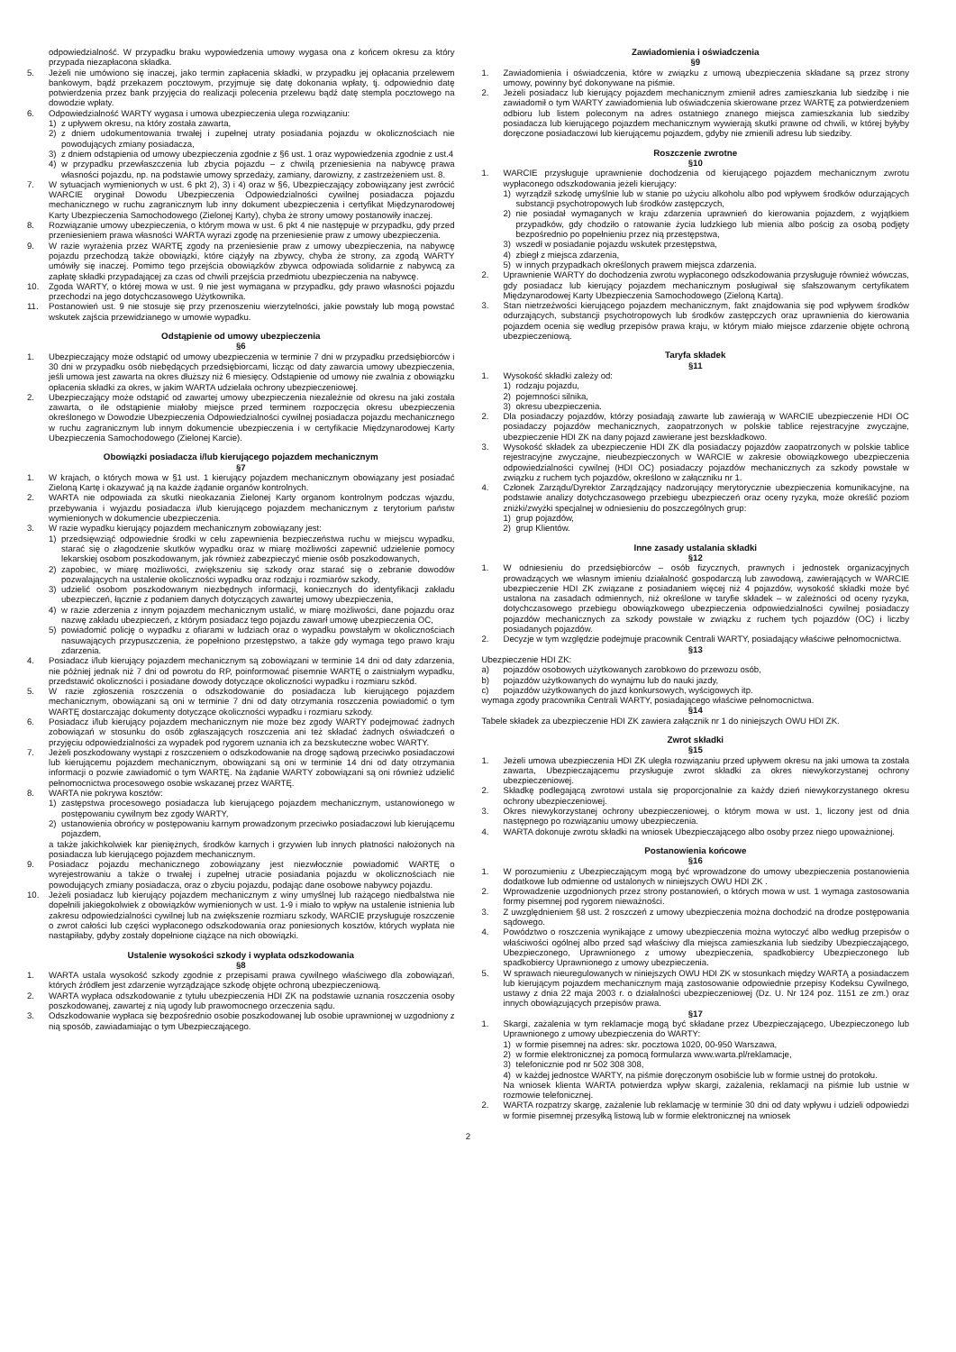odpowiedzialność. W przypadku braku wypowiedzenia umowy wygasa ona z końcem okresu za który przypada niezapłacona składka.
5. Jeżeli nie umówiono się inaczej, jako termin zapłacenia składki, w przypadku jej opłacania przelewem bankowym, bądź przekazem pocztowym, przyjmuje się datę dokonania wpłaty, tj. odpowiednio datę potwierdzenia przez bank przyjęcia do realizacji polecenia przelewu bądź datę stempla pocztowego na dowodzie wpłaty.
6. Odpowiedzialność WARTY wygasa i umowa ubezpieczenia ulega rozwiązaniu:
1) z upływem okresu, na który została zawarta,
2) z dniem udokumentowania trwałej i zupełnej utraty posiadania pojazdu w okolicznościach nie powodujących zmiany posiadacza,
3) z dniem odstąpienia od umowy ubezpieczenia zgodnie z §6 ust. 1 oraz wypowiedzenia zgodnie z ust.4
4) w przypadku przewłaszczenia lub zbycia pojazdu – z chwilą przeniesienia na nabywcę prawa własności pojazdu, np. na podstawie umowy sprzedaży, zamiany, darowizny, z zastrzeżeniem ust. 8.
7. W sytuacjach wymienionych w ust. 6 pkt 2), 3) i 4) oraz w §6, Ubezpieczający zobowiązany jest zwrócić WARCIE oryginał Dowodu Ubezpieczenia Odpowiedzialności cywilnej posiadacza pojazdu mechanicznego w ruchu zagranicznym lub inny dokument ubezpieczenia i certyfikat Międzynarodowej Karty Ubezpieczenia Samochodowego (Zielonej Karty), chyba że strony umowy postanowiły inaczej.
8. Rozwiązanie umowy ubezpieczenia, o którym mowa w ust. 6 pkt 4 nie następuje w przypadku, gdy przed przeniesieniem prawa własności WARTA wyrazi zgodę na przeniesienie praw z umowy ubezpieczenia.
9. W razie wyrażenia przez WARTĘ zgody na przeniesienie praw z umowy ubezpieczenia, na nabywcę pojazdu przechodzą także obowiązki, które ciążyły na zbywcy, chyba że strony, za zgodą WARTY umówiły się inaczej. Pomimo tego przejścia obowiązków zbywca odpowiada solidarnie z nabywcą za zapłatę składki przypadającej za czas od chwili przejścia przedmiotu ubezpieczenia na nabywcę.
10. Zgoda WARTY, o której mowa w ust. 9 nie jest wymagana w przypadku, gdy prawo własności pojazdu przechodzi na jego dotychczasowego Użytkownika.
11. Postanowień ust. 9 nie stosuje się przy przenoszeniu wierzytelności, jakie powstały lub mogą powstać wskutek zajścia przewidzianego w umowie wypadku.
Odstąpienie od umowy ubezpieczenia
§6
1. Ubezpieczający może odstąpić od umowy ubezpieczenia w terminie 7 dni w przypadku przedsiębiorców i 30 dni w przypadku osób niebędących przedsiębiorcami, licząc od daty zawarcia umowy ubezpieczenia, jeśli umowa jest zawarta na okres dłuższy niż 6 miesięcy. Odstąpienie od umowy nie zwalnia z obowiązku opłacenia składki za okres, w jakim WARTA udzielała ochrony ubezpieczeniowej.
2. Ubezpieczający może odstąpić od zawartej umowy ubezpieczenia niezależnie od okresu na jaki została zawarta, o ile odstąpienie miałoby miejsce przed terminem rozpoczęcia okresu ubezpieczenia określonego w Dowodzie Ubezpieczenia Odpowiedzialności cywilnej posiadacza pojazdu mechanicznego w ruchu zagranicznym lub innym dokumencie ubezpieczenia i w certyfikacie Międzynarodowej Karty Ubezpieczenia Samochodowego (Zielonej Karcie).
Obowiązki posiadacza i/lub kierującego pojazdem mechanicznym
§7
1. W krajach, o których mowa w §1 ust. 1 kierujący pojazdem mechanicznym obowiązany jest posiadać Zieloną Kartę i okazywać ją na każde żądanie organów kontrolnych.
2. WARTA nie odpowiada za skutki nieokazania Zielonej Karty organom kontrolnym podczas wjazdu, przebywania i wyjazdu posiadacza i/lub kierującego pojazdem mechanicznym z terytorium państw wymienionych w dokumencie ubezpieczenia.
3. W razie wypadku kierujący pojazdem mechanicznym zobowiązany jest:
1) przedsięwziąć odpowiednie środki w celu zapewnienia bezpieczeństwa ruchu w miejscu wypadku, starać się o złagodzenie skutków wypadku oraz w miarę możliwości zapewnić udzielenie pomocy lekarskiej osobom poszkodowanym, jak również zabezpieczyć mienie osób poszkodowanych,
2) zapobiec, w miarę możliwości, zwiększeniu się szkody oraz starać się o zebranie dowodów pozwalających na ustalenie okoliczności wypadku oraz rodzaju i rozmiarów szkody,
3) udzielić osobom poszkodowanym niezbędnych informacji, koniecznych do identyfikacji zakładu ubezpieczeń, łącznie z podaniem danych dotyczących zawartej umowy ubezpieczenia,
4) w razie zderzenia z innym pojazdem mechanicznym ustalić, w miarę możliwości, dane pojazdu oraz nazwę zakładu ubezpieczeń, z którym posiadacz tego pojazdu zawarł umowę ubezpieczenia OC,
5) powiadomić policję o wypadku z ofiarami w ludziach oraz o wypadku powstałym w okolicznościach nasuwających przypuszczenia, że popełniono przestępstwo, a także gdy wymaga tego prawo kraju zdarzenia.
4. Posiadacz i/lub kierujący pojazdem mechanicznym są zobowiązani w terminie 14 dni od daty zdarzenia, nie później jednak niż 7 dni od powrotu do RP, poinformować pisemnie WARTĘ o zaistniałym wypadku, przedstawić okoliczności i posiadane dowody dotyczące okoliczności wypadku i rozmiaru szkód.
5. W razie zgłoszenia roszczenia o odszkodowanie do posiadacza lub kierującego pojazdem mechanicznym, obowiązani są oni w terminie 7 dni od daty otrzymania roszczenia powiadomić o tym WARTĘ dostarczając dokumenty dotyczące okoliczności wypadku i rozmiaru szkody.
6. Posiadacz i/lub kierujący pojazdem mechanicznym nie może bez zgody WARTY podejmować żadnych zobowiązań w stosunku do osób zgłaszających roszczenia ani też składać żadnych oświadczeń o przyjęciu odpowiedzialności za wypadek pod rygorem uznania ich za bezskuteczne wobec WARTY.
7. Jeżeli poszkodowany wystąpi z roszczeniem o odszkodowanie na drogę sądową przeciwko posiadaczowi lub kierującemu pojazdem mechanicznym, obowiązani są oni w terminie 14 dni od daty otrzymania informacji o pozwie zawiadomić o tym WARTĘ. Na żądanie WARTY zobowiązani są oni również udzielić pełnomocnictwa procesowego osobie wskazanej przez WARTĘ.
8. WARTA nie pokrywa kosztów:
1) zastępstwa procesowego posiadacza lub kierującego pojazdem mechanicznym, ustanowionego w postępowaniu cywilnym bez zgody WARTY,
2) ustanowienia obrońcy w postępowaniu karnym prowadzonym przeciwko posiadaczowi lub kierującemu pojazdem,
a także jakichkolwiek kar pieniężnych, środków karnych i grzywien lub innych płatności nałożonych na posiadacza lub kierującego pojazdem mechanicznym.
9. Posiadacz pojazdu mechanicznego zobowiązany jest niezwłocznie powiadomić WARTĘ o wyrejestrowaniu a także o trwałej i zupełnej utracie posiadania pojazdu w okolicznościach nie powodujących zmiany posiadacza, oraz o zbyciu pojazdu, podając dane osobowe nabywcy pojazdu.
10. Jeżeli posiadacz lub kierujący pojazdem mechanicznym z winy umyślnej lub rażącego niedbalstwa nie dopełnili jakiegokolwiek z obowiązków wymienionych w ust. 1-9 i miało to wpływ na ustalenie istnienia lub zakresu odpowiedzialności cywilnej lub na zwiększenie rozmiaru szkody, WARCIE przysługuje roszczenie o zwrot całości lub części wypłaconego odszkodowania oraz poniesionych kosztów, których wypłata nie nastąpiłaby, gdyby zostały dopełnione ciążące na nich obowiązki.
Ustalenie wysokości szkody i wypłata odszkodowania
§8
1. WARTA ustala wysokość szkody zgodnie z przepisami prawa cywilnego właściwego dla zobowiązań, których źródłem jest zdarzenie wyrządzające szkodę objęte ochroną ubezpieczeniową.
2. WARTA wypłaca odszkodowanie z tytułu ubezpieczenia HDI ZK na podstawie uznania roszczenia osoby poszkodowanej, zawartej z nią ugody lub prawomocnego orzeczenia sądu.
3. Odszkodowanie wypłaca się bezpośrednio osobie poszkodowanej lub osobie uprawnionej w uzgodniony z nią sposób, zawiadamiając o tym Ubezpieczającego.
Zawiadomienia i oświadczenia
§9
1. Zawiadomienia i oświadczenia, które w związku z umową ubezpieczenia składane są przez strony umowy, powinny być dokonywane na piśmie.
2. Jeżeli posiadacz lub kierujący pojazdem mechanicznym zmienił adres zamieszkania lub siedzibę i nie zawiadomił o tym WARTY zawiadomienia lub oświadczenia skierowane przez WARTĘ za potwierdzeniem odbioru lub listem poleconym na adres ostatniego znanego miejsca zamieszkania lub siedziby posiadacza lub kierującego pojazdem mechanicznym wywierają skutki prawne od chwili, w której byłyby doręczone posiadaczowi lub kierującemu pojazdem, gdyby nie zmienili adresu lub siedziby.
Roszczenie zwrotne
§10
1. WARCIE przysługuje uprawnienie dochodzenia od kierującego pojazdem mechanicznym zwrotu wypłaconego odszkodowania jeżeli kierujący:
1) wyrządził szkodę umyślnie lub w stanie po użyciu alkoholu albo pod wpływem środków odurzających substancji psychotropowych lub środków zastępczych,
2) nie posiadał wymaganych w kraju zdarzenia uprawnień do kierowania pojazdem, z wyjątkiem przypadków, gdy chodziło o ratowanie życia ludzkiego lub mienia albo pościg za osobą podjęty bezpośrednio po popełnieniu przez nią przestępstwa,
3) wszedł w posiadanie pojazdu wskutek przestępstwa,
4) zbiegł z miejsca zdarzenia,
5) w innych przypadkach określonych prawem miejsca zdarzenia.
2. Uprawnienie WARTY do dochodzenia zwrotu wypłaconego odszkodowania przysługuje również wówczas, gdy posiadacz lub kierujący pojazdem mechanicznym posługiwał się sfałszowanym certyfikatem Międzynarodowej Karty Ubezpieczenia Samochodowego (Zieloną Kartą).
3. Stan nietrzeźwości kierującego pojazdem mechanicznym, fakt znajdowania się pod wpływem środków odurzających, substancji psychotropowych lub środków zastępczych oraz uprawnienia do kierowania pojazdem ocenia się według przepisów prawa kraju, w którym miało miejsce zdarzenie objęte ochroną ubezpieczeniową.
Taryfa składek
§11
1. Wysokość składki zależy od:
1) rodzaju pojazdu,
2) pojemności silnika,
3) okresu ubezpieczenia.
2. Dla posiadaczy pojazdów, którzy posiadają zawarte lub zawierają w WARCIE ubezpieczenie HDI OC posiadaczy pojazdów mechanicznych, zaopatrzonych w polskie tablice rejestracyjne zwyczajne, ubezpieczenie HDI ZK na dany pojazd zawierane jest bezskładkowo.
3. Wysokość składek za ubezpieczenie HDI ZK dla posiadaczy pojazdów zaopatrzonych w polskie tablice rejestracyjne zwyczajne, nieubezpieczonych w WARCIE w zakresie obowiązkowego ubezpieczenia odpowiedzialności cywilnej (HDI OC) posiadaczy pojazdów mechanicznych za szkody powstałe w związku z ruchem tych pojazdów, określono w załączniku nr 1.
4. Członek Zarządu/Dyrektor Zarządzający nadzorujący merytorycznie ubezpieczenia komunikacyjne, na podstawie analizy dotychczasowego przebiegu ubezpieczeń oraz oceny ryzyka, może określić poziom zniżki/zwyżki specjalnej w odniesieniu do poszczególnych grup:
1) grup pojazdów,
2) grup Klientów.
Inne zasady ustalania składki
§12
1. W odniesieniu do przedsiębiorców – osób fizycznych, prawnych i jednostek organizacyjnych prowadzących we własnym imieniu działalność gospodarczą lub zawodową, zawierających w WARCIE ubezpieczenie HDI ZK związane z posiadaniem więcej niż 4 pojazdów, wysokość składki może być ustalona na zasadach odmiennych, niż określone w taryfie składek – w zależności od oceny ryzyka, dotychczasowego przebiegu obowiązkowego ubezpieczenia odpowiedzialności cywilnej posiadaczy pojazdów mechanicznych za szkody powstałe w związku z ruchem tych pojazdów (OC) i liczby posiadanych pojazdów.
2. Decyzje w tym względzie podejmuje pracownik Centrali WARTY, posiadający właściwe pełnomocnictwa.
§13
Ubezpieczenie HDI ZK:
a) pojazdów osobowych użytkowanych zarobkowo do przewozu osób,
b) pojazdów użytkowanych do wynajmu lub do nauki jazdy,
c) pojazdów użytkowanych do jazd konkursowych, wyścigowych itp.
wymaga zgody pracownika Centrali WARTY, posiadającego właściwe pełnomocnictwa.
§14
Tabele składek za ubezpieczenie HDI ZK zawiera załącznik nr 1 do niniejszych OWU HDI ZK.
Zwrot składki
§15
1. Jeżeli umowa ubezpieczenia HDI ZK uległa rozwiązaniu przed upływem okresu na jaki umowa ta została zawarta, Ubezpieczającemu przysługuje zwrot składki za okres niewykorzystanej ochrony ubezpieczeniowej.
2. Składkę podlegającą zwrotowi ustala się proporcjonalnie za każdy dzień niewykorzystanego okresu ochrony ubezpieczeniowej.
3. Okres niewykorzystanej ochrony ubezpieczeniowej, o którym mowa w ust. 1, liczony jest od dnia następnego po rozwiązaniu umowy ubezpieczenia.
4. WARTA dokonuje zwrotu składki na wniosek Ubezpieczającego albo osoby przez niego upoważnionej.
Postanowienia końcowe
§16
1. W porozumieniu z Ubezpieczającym mogą być wprowadzone do umowy ubezpieczenia postanowienia dodatkowe lub odmienne od ustalonych w niniejszych OWU HDI ZK .
2. Wprowadzenie uzgodnionych przez strony postanowień, o których mowa w ust. 1 wymaga zastosowania formy pisemnej pod rygorem nieważności.
3. Z uwzględnieniem §8 ust. 2 roszczeń z umowy ubezpieczenia można dochodzić na drodze postępowania sądowego.
4. Powództwo o roszczenia wynikające z umowy ubezpieczenia można wytoczyć albo według przepisów o właściwości ogólnej albo przed sąd właściwy dla miejsca zamieszkania lub siedziby Ubezpieczającego, Ubezpieczonego, Uprawnionego z umowy ubezpieczenia, spadkobiercy Ubezpieczonego lub spadkobiercy Uprawnionego z umowy ubezpieczenia.
5. W sprawach nieuregulowanych w niniejszych OWU HDI ZK w stosunkach między WARTĄ a posiadaczem lub kierującym pojazdem mechanicznym mają zastosowanie odpowiednie przepisy Kodeksu Cywilnego, ustawy z dnia 22 maja 2003 r. o działalności ubezpieczeniowej (Dz. U. Nr 124 poz. 1151 ze zm.) oraz innych obowiązujących przepisów prawa.
§17
1. Skargi, zażalenia w tym reklamacje mogą być składane przez Ubezpieczającego, Ubezpieczonego lub Uprawnionego z umowy ubezpieczenia do WARTY:
1) w formie pisemnej na adres: skr. pocztowa 1020, 00-950 Warszawa,
2) w formie elektronicznej za pomocą formularza www.warta.pl/reklamacje,
3) telefonicznie pod nr 502 308 308,
4) w każdej jednostce WARTY, na piśmie doręczonym osobiście lub w formie ustnej do protokołu.
Na wniosek klienta WARTA potwierdza wpływ skargi, zażalenia, reklamacji na piśmie lub ustnie w rozmowie telefonicznej.
2. WARTA rozpatrzy skargę, zażalenie lub reklamację w terminie 30 dni od daty wpływu i udzieli odpowiedzi w formie pisemnej przesyłką listową lub w formie elektronicznej na wniosek
2